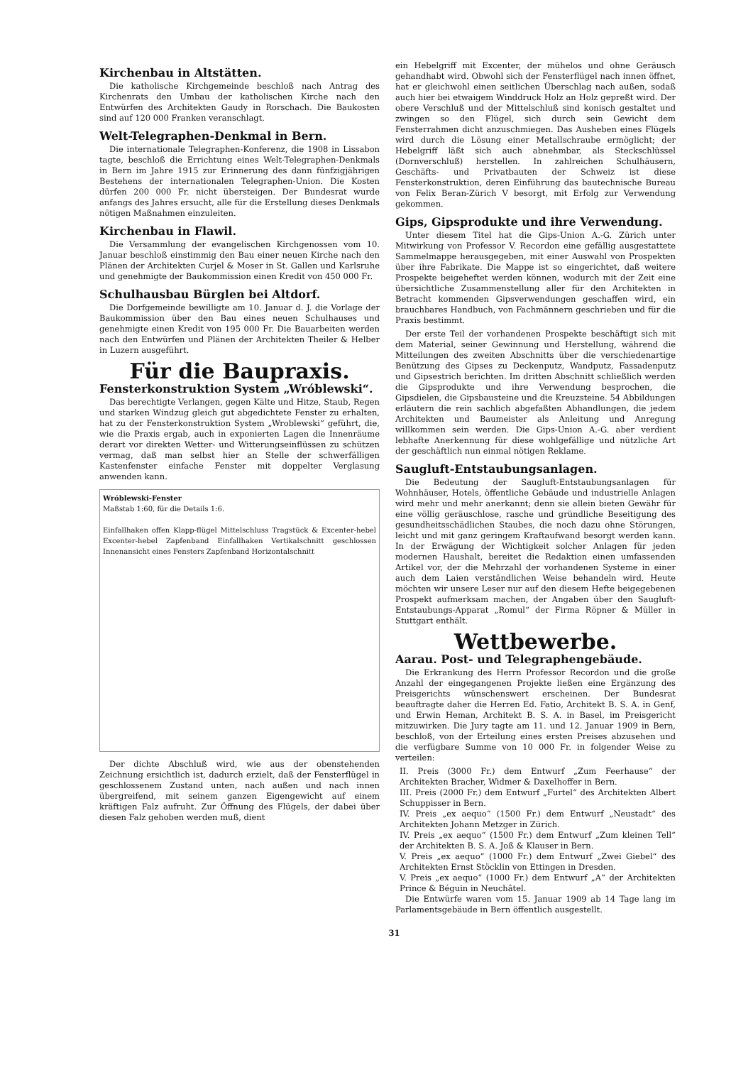Kirchenbau in Altstätten.
Die katholische Kirchgemeinde beschloß nach Antrag des Kirchenrats den Umbau der katholischen Kirche nach den Entwürfen des Architekten Gaudy in Rorschach. Die Baukosten sind auf 120 000 Franken veranschlagt.
Welt-Telegraphen-Denkmal in Bern.
Die internationale Telegraphen-Konferenz, die 1908 in Lissabon tagte, beschloß die Errichtung eines Welt-Telegraphen-Denkmals in Bern im Jahre 1915 zur Erinnerung des dann fünfzigjährigen Bestehens der internationalen Telegraphen-Union. Die Kosten dürfen 200 000 Fr. nicht übersteigen. Der Bundesrat wurde anfangs des Jahres ersucht, alle für die Erstellung dieses Denkmals nötigen Maßnahmen einzuleiten.
Kirchenbau in Flawil.
Die Versammlung der evangelischen Kirchgenossen vom 10. Januar beschloß einstimmig den Bau einer neuen Kirche nach den Plänen der Architekten Curjel & Moser in St. Gallen und Karlsruhe und genehmigte der Baukommission einen Kredit von 450 000 Fr.
Schulhausbau Bürglen bei Altdorf.
Die Dorfgemeinde bewilligte am 10. Januar d. J. die Vorlage der Baukommission über den Bau eines neuen Schulhauses und genehmigte einen Kredit von 195 000 Fr. Die Bauarbeiten werden nach den Entwürfen und Plänen der Architekten Theiler & Helber in Luzern ausgeführt.
Für die Baupraxis.
Fensterkonstruktion System „Wróblewski“.
Das berechtigte Verlangen, gegen Kälte und Hitze, Staub, Regen und starken Windzug gleich gut abgedichtete Fenster zu erhalten, hat zu der Fensterkonstruktion System „Wroblewski“ geführt, die, wie die Praxis ergab, auch in exponierten Lagen die Innenräume derart vor direkten Wetter- und Witterungseinflüssen zu schützen vermag, daß man selbst hier an Stelle der schwerfälligen Kastenfenster einfache Fenster mit doppelter Verglasung anwenden kann.
Wróblewski-Fenster
Maßstab 1:60, für die Details 1:6.
Einfallhaken offen Klapp-flügel Mittelschluss Tragstück & Excenter-hebel Excenter-hebel Zapfenband Einfallhaken Vertikalschnitt geschlossen Innenansicht eines Fensters Zapfenband Horizontalschnitt
Der dichte Abschluß wird, wie aus der obenstehenden Zeichnung ersichtlich ist, dadurch erzielt, daß der Fensterflügel in geschlossenem Zustand unten, nach außen und nach innen übergreifend, mit seinem ganzen Eigengewicht auf einem kräftigen Falz aufruht. Zur Öffnung des Flügels, der dabei über diesen Falz gehoben werden muß, dient
ein Hebelgriff mit Excenter, der mühelos und ohne Geräusch gehandhabt wird. Obwohl sich der Fensterflügel nach innen öffnet, hat er gleichwohl einen seitlichen Überschlag nach außen, sodaß auch hier bei etwaigem Winddruck Holz an Holz gepreßt wird. Der obere Verschluß und der Mittelschluß sind konisch gestaltet und zwingen so den Flügel, sich durch sein Gewicht dem Fensterrahmen dicht anzuschmiegen. Das Ausheben eines Flügels wird durch die Lösung einer Metallschraube ermöglicht; der Hebelgriff läßt sich auch abnehmbar, als Steckschlüssel (Dornverschluß) herstellen. In zahlreichen Schulhäusern, Geschäfts- und Privatbauten der Schweiz ist diese Fensterkonstruktion, deren Einführung das bautechnische Bureau von Felix Beran-Zürich V besorgt, mit Erfolg zur Verwendung gekommen.
Gips, Gipsprodukte und ihre Verwendung.
Unter diesem Titel hat die Gips-Union A.-G. Zürich unter Mitwirkung von Professor V. Recordon eine gefällig ausgestattete Sammelmappe herausgegeben, mit einer Auswahl von Prospekten über ihre Fabrikate. Die Mappe ist so eingerichtet, daß weitere Prospekte beigeheftet werden können, wodurch mit der Zeit eine übersichtliche Zusammenstellung aller für den Architekten in Betracht kommenden Gipsverwendungen geschaffen wird, ein brauchbares Handbuch, von Fachmännern geschrieben und für die Praxis bestimmt.
Der erste Teil der vorhandenen Prospekte beschäftigt sich mit dem Material, seiner Gewinnung und Herstellung, während die Mitteilungen des zweiten Abschnitts über die verschiedenartige Benützung des Gipses zu Deckenputz, Wandputz, Fassadenputz und Gipsestrich berichten. Im dritten Abschnitt schließlich werden die Gipsprodukte und ihre Verwendung besprochen, die Gipsdielen, die Gipsbausteine und die Kreuzsteine. 54 Abbildungen erläutern die rein sachlich abgefaßten Abhandlungen, die jedem Architekten und Baumeister als Anleitung und Anregung willkommen sein werden. Die Gips-Union A.-G. aber verdient lebhafte Anerkennung für diese wohlgefällige und nützliche Art der geschäftlich nun einmal nötigen Reklame.
Saugluft-Entstaubungsanlagen.
Die Bedeutung der Saugluft-Entstaubungsanlagen für Wohnhäuser, Hotels, öffentliche Gebäude und industrielle Anlagen wird mehr und mehr anerkannt; denn sie allein bieten Gewähr für eine völlig geräuschlose, rasche und gründliche Beseitigung des gesundheitsschädlichen Staubes, die noch dazu ohne Störungen, leicht und mit ganz geringem Kraftaufwand besorgt werden kann. In der Erwägung der Wichtigkeit solcher Anlagen für jeden modernen Haushalt, bereitet die Redaktion einen umfassenden Artikel vor, der die Mehrzahl der vorhandenen Systeme in einer auch dem Laien verständlichen Weise behandeln wird. Heute möchten wir unsere Leser nur auf den diesem Hefte beigegebenen Prospekt aufmerksam machen, der Angaben über den Saugluft-Entstaubungs-Apparat „Romul“ der Firma Röpner & Müller in Stuttgart enthält.
Wettbewerbe.
Aarau. Post- und Telegraphengebäude.
Die Erkrankung des Herrn Professor Recordon und die große Anzahl der eingegangenen Projekte ließen eine Ergänzung des Preisgerichts wünschenswert erscheinen. Der Bundesrat beauftragte daher die Herren Ed. Fatio, Architekt B. S. A. in Genf, und Erwin Heman, Architekt B. S. A. in Basel, im Preisgericht mitzuwirken. Die Jury tagte am 11. und 12. Januar 1909 in Bern, beschloß, von der Erteilung eines ersten Preises abzusehen und die verfügbare Summe von 10 000 Fr. in folgender Weise zu verteilen:
II. Preis (3000 Fr.) dem Entwurf „Zum Feerhause“ der Architekten Bracher, Widmer & Daxelhoffer in Bern.
III. Preis (2000 Fr.) dem Entwurf „Furtel“ des Architekten Albert Schuppisser in Bern.
IV. Preis „ex aequo“ (1500 Fr.) dem Entwurf „Neustadt“ des Architekten Johann Metzger in Zürich.
IV. Preis „ex aequo“ (1500 Fr.) dem Entwurf „Zum kleinen Tell“ der Architekten B. S. A. Joß & Klauser in Bern.
V. Preis „ex aequo“ (1000 Fr.) dem Entwurf „Zwei Giebel“ des Architekten Ernst Stöcklin von Ettingen in Dresden.
V. Preis „ex aequo“ (1000 Fr.) dem Entwurf „A“ der Architekten Prince & Béguin in Neuchâtel.
Die Entwürfe waren vom 15. Januar 1909 ab 14 Tage lang im Parlamentsgebäude in Bern öffentlich ausgestellt.
31